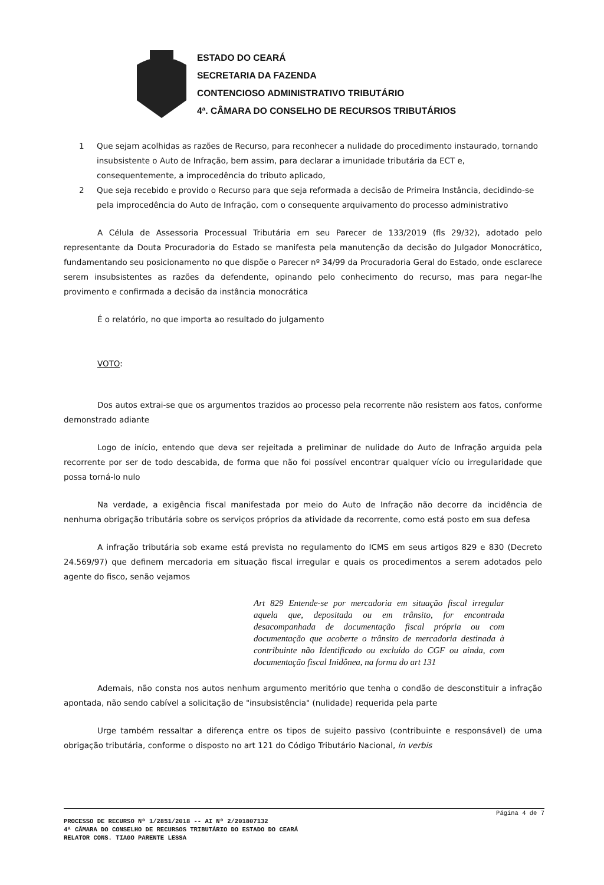ESTADO DO CEARÁ
SECRETARIA DA FAZENDA
CONTENCIOSO ADMINISTRATIVO TRIBUTÁRIO
4ª. CÂMARA DO CONSELHO DE RECURSOS TRIBUTÁRIOS
1 Que sejam acolhidas as razões de Recurso, para reconhecer a nulidade do procedimento instaurado, tornando insubsistente o Auto de Infração, bem assim, para declarar a imunidade tributária da ECT e, consequentemente, a improcedência do tributo aplicado,
2 Que seja recebido e provido o Recurso para que seja reformada a decisão de Primeira Instância, decidindo-se pela improcedência do Auto de Infração, com o consequente arquivamento do processo administrativo
A Célula de Assessoria Processual Tributária em seu Parecer de 133/2019 (fls 29/32), adotado pelo representante da Douta Procuradoria do Estado se manifesta pela manutenção da decisão do Julgador Monocrático, fundamentando seu posicionamento no que dispõe o Parecer nº 34/99 da Procuradoria Geral do Estado, onde esclarece serem insubsistentes as razões da defendente, opinando pelo conhecimento do recurso, mas para negar-lhe provimento e confirmada a decisão da instância monocrática
É o relatório, no que importa ao resultado do julgamento
VOTO:
Dos autos extrai-se que os argumentos trazidos ao processo pela recorrente não resistem aos fatos, conforme demonstrado adiante
Logo de início, entendo que deva ser rejeitada a preliminar de nulidade do Auto de Infração arguida pela recorrente por ser de todo descabida, de forma que não foi possível encontrar qualquer vício ou irregularidade que possa torná-lo nulo
Na verdade, a exigência fiscal manifestada por meio do Auto de Infração não decorre da incidência de nenhuma obrigação tributária sobre os serviços próprios da atividade da recorrente, como está posto em sua defesa
A infração tributária sob exame está prevista no regulamento do ICMS em seus artigos 829 e 830 (Decreto 24.569/97) que definem mercadoria em situação fiscal irregular e quais os procedimentos a serem adotados pelo agente do fisco, senão vejamos
Art 829 Entende-se por mercadoria em situação fiscal irregular aquela que, depositada ou em trânsito, for encontrada desacompanhada de documentação fiscal própria ou com documentação que acoberte o trânsito de mercadoria destinada à contribuinte não Identificado ou excluído do CGF ou ainda, com documentação fiscal Inidônea, na forma do art 131
Ademais, não consta nos autos nenhum argumento meritório que tenha o condão de desconstituir a infração apontada, não sendo cabível a solicitação de "insubsistência" (nulidade) requerida pela parte
Urge também ressaltar a diferença entre os tipos de sujeito passivo (contribuinte e responsável) de uma obrigação tributária, conforme o disposto no art 121 do Código Tributário Nacional, in verbis
Página 4 de 7
PROCESSO DE RECURSO Nº 1/2851/2018 -- AI Nº 2/201807132
4ª CÂMARA DO CONSELHO DE RECURSOS TRIBUTÁRIO DO ESTADO DO CEARÁ
RELATOR CONS. TIAGO PARENTE LESSA